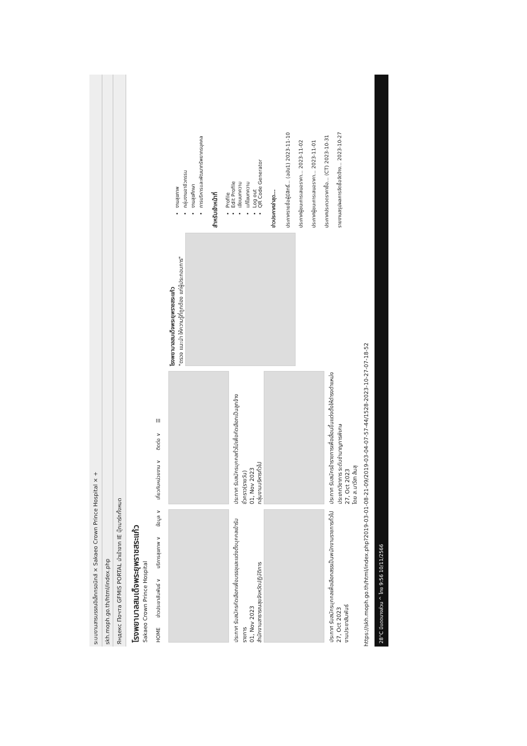ระบบงานสารบรรณอิเล็กทรอนิกส์ × Sakaeo Crown Prince Hospital × +
skh.moph.go.th/html/index.php
Яндекс Почта GFMIS PORTAL นำเข้าจาก IE บุ๊กมาร์กทั้งหมด
โรงพยาบาลสมเด็จพระยุพราชสระแก้ว
Sakaeo Crown Prince Hospital
HOME ข่าวประชาสัมพันธ์ ∨ บริการสุขภาพ ∨ ข้อมูล ∨ เกี่ยวกับหน่วยงาน ∨ ติดต่อ ∨ ☰
ประกาศ รับสมัครคัดเลือกเพื่อบรรจุและแต่งตั้งบุคคลเข้ารับราชการ
01, Nov 2023
สำนักงานสาธารณสุขจังหวัดปฏิบัติการ
ประกาศ รับสมัครบุคคลเพื่อเลือกสรรเป็นพนักงานราชการทั่วไป
27, Oct 2023
งานประชาสัมพันธ์
ประกาศ รับสมัครบุคคลทั่วไปเพื่อคัดเลือกเป็นลูกจ้างชั่วคราว(รายวัน)
01, Nov 2023
กลุ่มงานบริหารทั่วไป
ประกาศ รับสมัครข้าราชการเพื่อเลื่อนขึ้นแต่งตั้งให้ดำรงตำแหน่งประเภทวิชาการ ระดับชำนาญการพิเศษ
27, Oct 2023
โดย ส.นาวีสา ส้มสุ
โรงพยาบาลสมเด็จพระยุพราชสระแก้ว
"ตรวจ แนะนำ ให้ความรู้ที่ถูกต้อง แก่ผู้ประกอบการ"
งานสุขภาพ
กลุ่มงานอาชีวกรรม
งานสุขศึกษา
การบริหารและพัฒนาทรัพยากรบุคคล
สำหรับเจ้าหน้าที่
Profile
Edit Profile
เขียนบทความ
แก้ไขบทความ
Log out
QR Code Generator
ข่าวประกาศล่าสุด...
ประกาศรายชื่อผู้มีสิทธิ์... (ฉบับ1) 2023-11-10
ประกาศผู้ชนะการเสนอราคา... 2023-11-02
ประกาศผู้ชนะการเสนอราคา... 2023-11-01
ประกาศประกวดราคาซื้อ... (CT) 2023-10-31
รายงานสรุปผลการจัดซื้อจัดจ้าง... 2023-10-27
https://skh.moph.go.th/html/index.php?2019-03-01-08-21-09/2019-03-04-07-57-44/1528-2023-10-27-07-18-52
28°C มีแดดบางส่วน ^ ไทย 9:56 10/11/2566